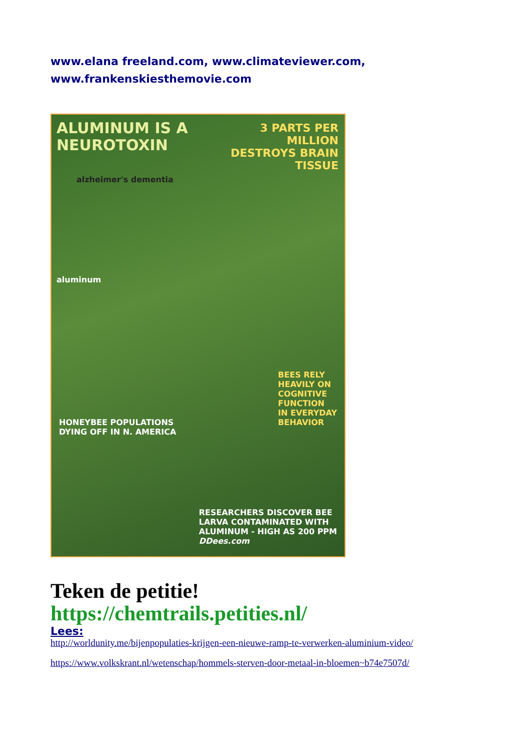www.elana freeland.com, www.climateviewer.com,
www.frankenskiesthemovie.com
ALUMINUM IS A
NEUROTOXIN
3 PARTS PER MILLION DESTROYS BRAIN TISSUE
alzheimer's dementia
aluminum
HONEYBEE POPULATIONS
DYING OFF IN N. AMERICA
BEES RELY
HEAVILY ON
COGNITIVE
FUNCTION
IN EVERYDAY
BEHAVIOR
RESEARCHERS DISCOVER BEE
LARVA CONTAMINATED WITH
ALUMINUM - HIGH AS 200 PPM
DDees.com
Teken de petitie!
https://chemtrails.petities.nl/
Lees:
http://worldunity.me/bijenpopulaties-krijgen-een-nieuwe-ramp-te-verwerken-aluminium-video/
https://www.volkskrant.nl/wetenschap/hommels-sterven-door-metaal-in-bloemen~b74e7507d/